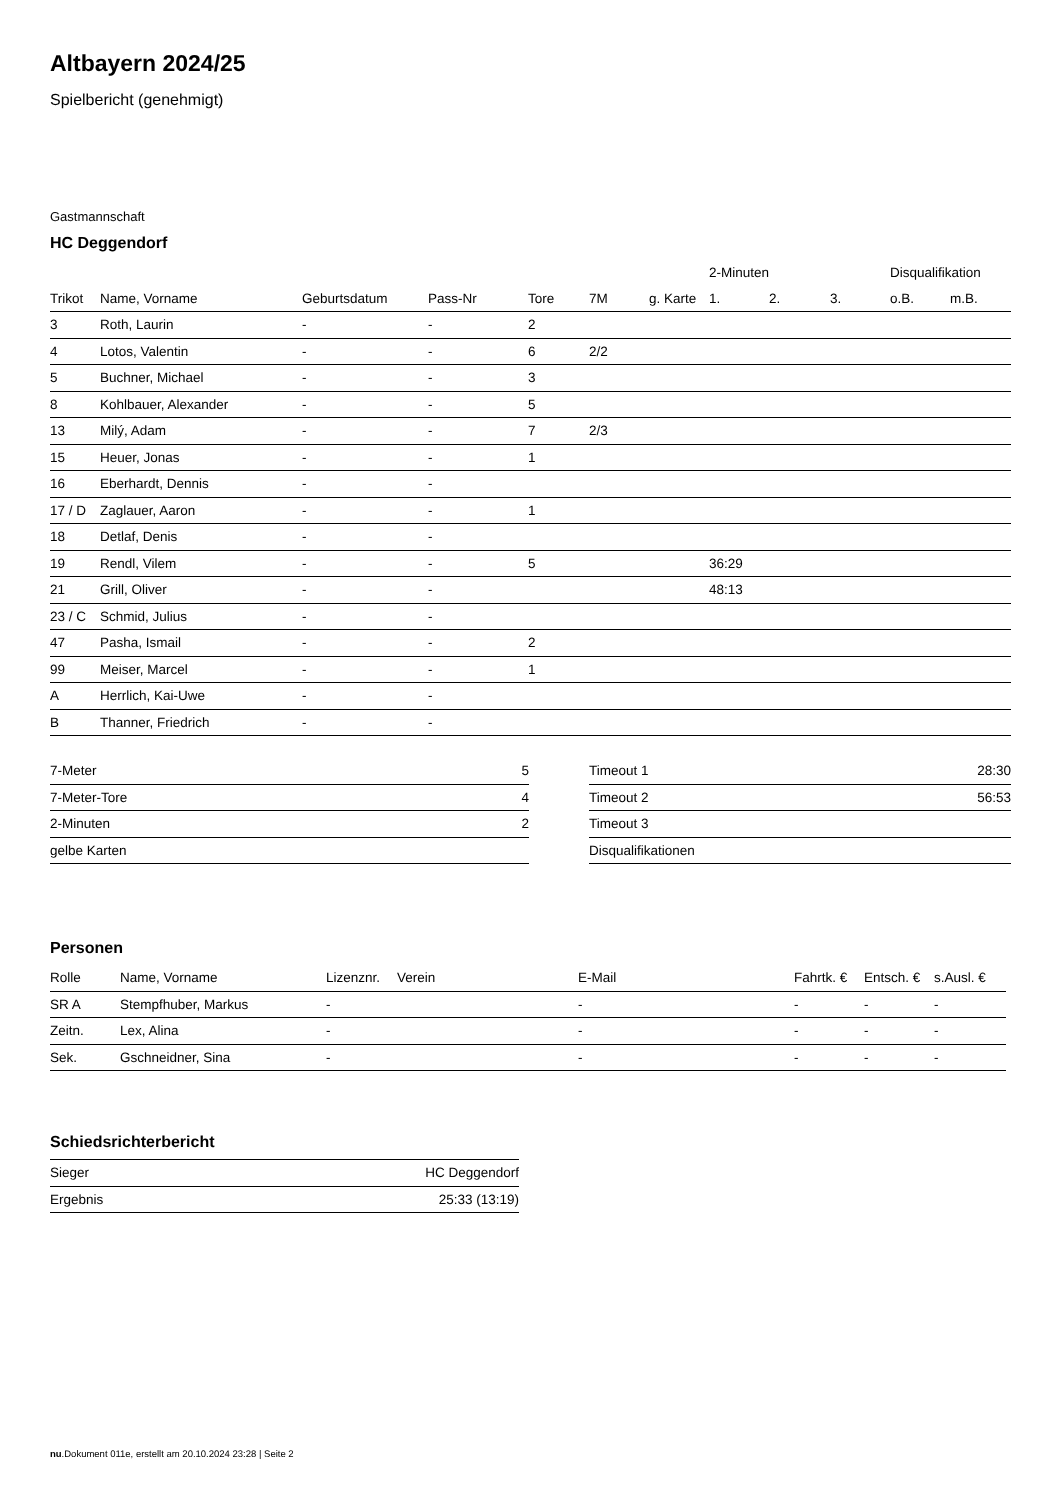Altbayern 2024/25
Spielbericht (genehmigt)
Gastmannschaft
HC Deggendorf
| | | | | | | | 2-Minuten | | | Disqualifikation | |
| --- | --- | --- | --- | --- | --- | --- | --- | --- | --- | --- | --- |
| Trikot | Name, Vorname | Geburtsdatum | Pass-Nr | Tore | 7M | g. Karte | 1. | 2. | 3. | o.B. | m.B. |
| 3 | Roth, Laurin | - | - | 2 | | | | | | | |
| 4 | Lotos, Valentin | - | - | 6 | 2/2 | | | | | | |
| 5 | Buchner, Michael | - | - | 3 | | | | | | | |
| 8 | Kohlbauer, Alexander | - | - | 5 | | | | | | | |
| 13 | Milý, Adam | - | - | 7 | 2/3 | | | | | | |
| 15 | Heuer, Jonas | - | - | 1 | | | | | | | |
| 16 | Eberhardt, Dennis | - | - | | | | | | | | |
| 17 / D | Zaglauer, Aaron | - | - | 1 | | | | | | | |
| 18 | Detlaf, Denis | - | - | | | | | | | | |
| 19 | Rendl, Vilem | - | - | 5 | | | 36:29 | | | | |
| 21 | Grill, Oliver | - | - | | | | 48:13 | | | | |
| 23 / C | Schmid, Julius | - | - | | | | | | | | |
| 47 | Pasha, Ismail | - | - | 2 | | | | | | | |
| 99 | Meiser, Marcel | - | - | 1 | | | | | | | |
| A | Herrlich, Kai-Uwe | - | - | | | | | | | | |
| B | Thanner, Friedrich | - | - | | | | | | | | |
| 7-Meter | 5 |
| 7-Meter-Tore | 4 |
| 2-Minuten | 2 |
| gelbe Karten | |
| Timeout 1 | 28:30 |
| Timeout 2 | 56:53 |
| Timeout 3 | |
| Disqualifikationen | |
Personen
| Rolle | Name, Vorname | Lizenznr. | Verein | E-Mail | Fahrtk. € | Entsch. € | s.Ausl. € |
| --- | --- | --- | --- | --- | --- | --- | --- |
| SR A | Stempfhuber, Markus | - | | - | - | - | - |
| Zeitn. | Lex, Alina | - | | - | - | - | - |
| Sek. | Gschneidner, Sina | - | | - | - | - | - |
Schiedsrichterbericht
| Sieger | HC Deggendorf |
| Ergebnis | 25:33 (13:19) |
nu.Dokument 011e, erstellt am 20.10.2024 23:28 | Seite 2